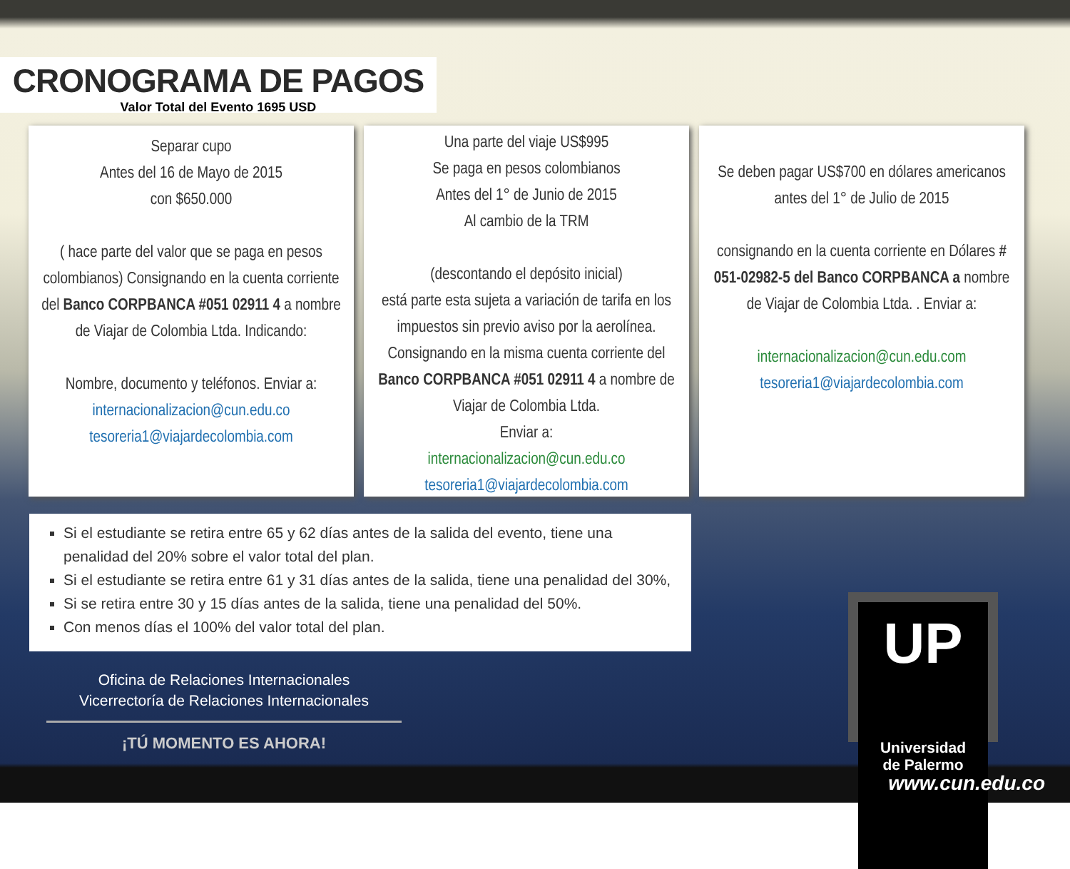CRONOGRAMA DE PAGOS
Valor Total del Evento 1695 USD
Separar cupo
Antes del 16 de Mayo de 2015
con $650.000
( hace parte del valor que se paga en pesos colombianos) Consignando en la cuenta corriente del Banco CORPBANCA #051 02911 4 a nombre de Viajar de Colombia Ltda. Indicando:
Nombre, documento y teléfonos. Enviar a: internacionalizacion@cun.edu.co
tesoreria1@viajardecolombia.com
Una parte del viaje US$995
Se paga en pesos colombianos
Antes del 1° de Junio de 2015
Al cambio de la TRM
(descontando el depósito inicial)
está parte esta sujeta a variación de tarifa en los impuestos sin previo aviso por la aerolínea. Consignando en la misma cuenta corriente del Banco CORPBANCA #051 02911 4 a nombre de Viajar de Colombia Ltda.
Enviar a:
internacionalizacion@cun.edu.co
tesoreria1@viajardecolombia.com
Se deben pagar US$700 en dólares americanos antes del 1° de Julio de 2015
consignando en la cuenta corriente en Dólares # 051-02982-5 del Banco CORPBANCA a nombre de Viajar de Colombia Ltda. . Enviar a:
internacionalizacion@cun.edu.com
tesoreria1@viajardecolombia.com
Si el estudiante se retira entre 65 y 62 días antes de la salida del evento, tiene una penalidad del 20% sobre el valor total del plan.
Si el estudiante se retira entre 61 y 31 días antes de la salida, tiene una penalidad del 30%,
Si se retira entre 30 y 15 días antes de la salida, tiene una penalidad del 50%.
Con menos días el 100% del valor total del plan.
Oficina de Relaciones Internacionales
Vicerrectoría de Relaciones Internacionales
¡TÚ MOMENTO ES AHORA!
UP
Universidad
de Palermo
www.cun.edu.co